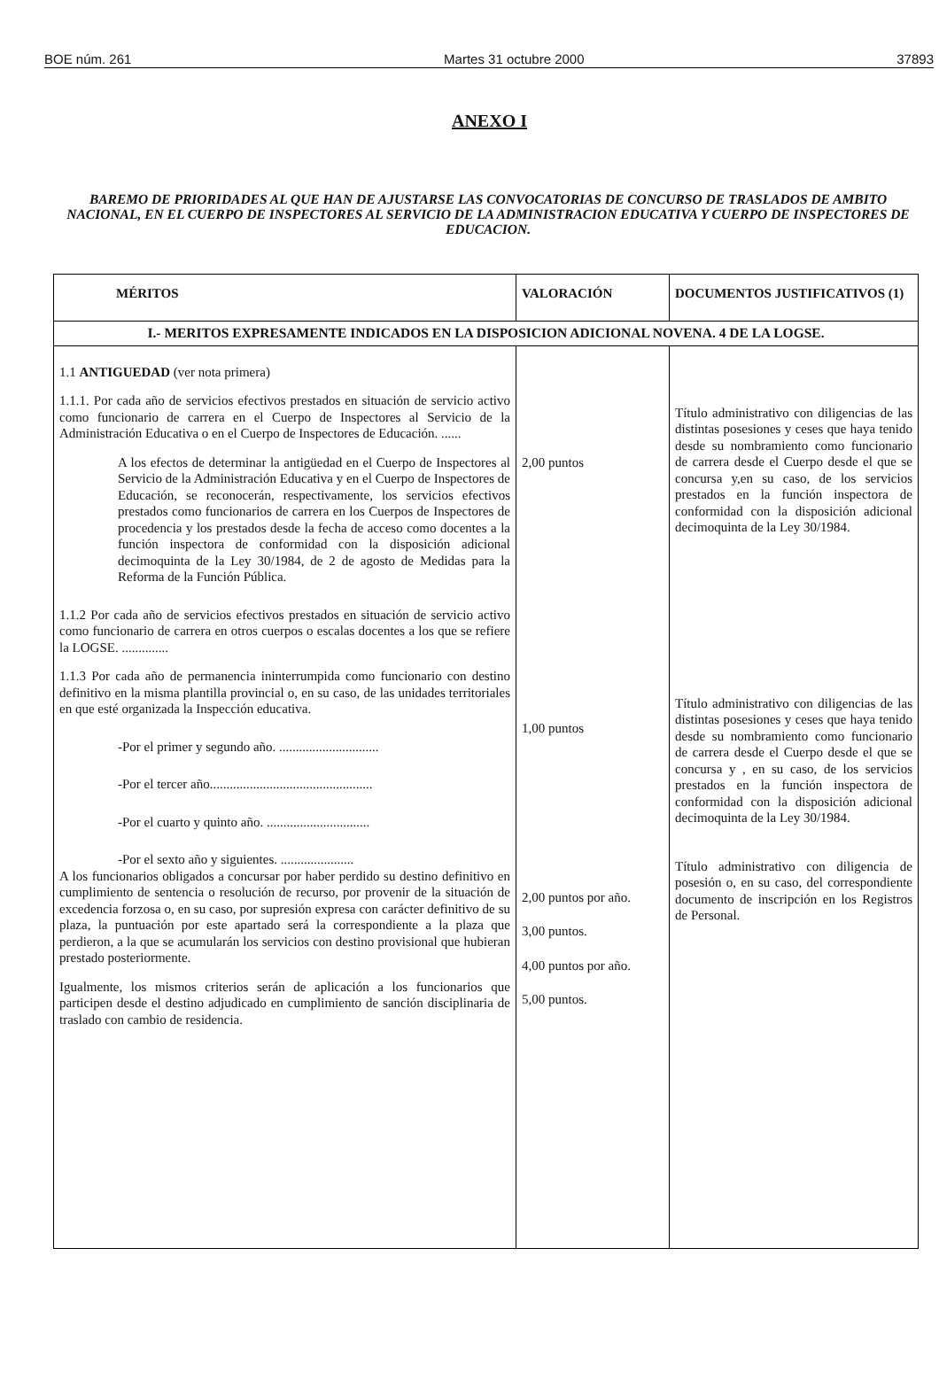BOE núm. 261 Martes 31 octubre 2000 37893
ANEXO I
BAREMO DE PRIORIDADES AL QUE HAN DE AJUSTARSE LAS CONVOCATORIAS DE CONCURSO DE TRASLADOS DE AMBITO NACIONAL, EN EL CUERPO DE INSPECTORES AL SERVICIO DE LA ADMINISTRACION EDUCATIVA Y CUERPO DE INSPECTORES DE EDUCACION.
| MÉRITOS | VALORACIÓN | DOCUMENTOS JUSTIFICATIVOS (1) |
| --- | --- | --- |
| I.- MERITOS EXPRESAMENTE INDICADOS EN LA DISPOSICION ADICIONAL NOVENA. 4 DE LA LOGSE. | | |
| 1.1 ANTIGUEDAD (ver nota primera) 1.1.1. Por cada año de servicios efectivos prestados en situación de servicio activo como funcionario de carrera en el Cuerpo de Inspectores al Servicio de la Administración Educativa o en el Cuerpo de Inspectores de Educación. ...... A los efectos de determinar la antigüedad en el Cuerpo de Inspectores al Servicio de la Administración Educativa y en el Cuerpo de Inspectores de Educación, se reconocerán, respectivamente, los servicios efectivos prestados como funcionarios de carrera en los Cuerpos de Inspectores de procedencia y los prestados desde la fecha de acceso como docentes a la función inspectora de conformidad con la disposición adicional decimoquinta de la Ley 30/1984, de 2 de agosto de Medidas para la Reforma de la Función Pública. 1.1.2 Por cada año de servicios efectivos prestados en situación de servicio activo como funcionario de carrera en otros cuerpos o escalas docentes a los que se refiere la LOGSE. .............. 1.1.3 Por cada año de permanencia ininterrumpida como funcionario con destino definitivo en la misma plantilla provincial o, en su caso, de las unidades territoriales en que esté organizada la Inspección educativa. -Por el primer y segundo año. .............................. -Por el tercer año................................................. -Por el cuarto y quinto año. ............................... -Por el sexto año y siguientes. ...................... A los funcionarios obligados a concursar por haber perdido su destino definitivo en cumplimiento de sentencia o resolución de recurso, por provenir de la situación de excedencia forzosa o, en su caso, por supresión expresa con carácter definitivo de su plaza, la puntuación por este apartado será la correspondiente a la plaza que perdieron, a la que se acumularán los servicios con destino provisional que hubieran prestado posteriormente. Igualmente, los mismos criterios serán de aplicación a los funcionarios que participen desde el destino adjudicado en cumplimiento de sanción disciplinaria de traslado con cambio de residencia. | 2,00 puntos 1,00 puntos 2,00 puntos por año. 3,00 puntos. 4,00 puntos por año. 5,00 puntos. | Título administrativo con diligencias de las distintas posesiones y ceses que haya tenido desde su nombramiento como funcionario de carrera desde el Cuerpo desde el que se concursa y,en su caso, de los servicios prestados en la función inspectora de conformidad con la disposición adicional decimoquinta de la Ley 30/1984. Título administrativo con diligencias de las distintas posesiones y ceses que haya tenido desde su nombramiento como funcionario de carrera desde el Cuerpo desde el que se concursa y , en su caso, de los servicios prestados en la función inspectora de conformidad con la disposición adicional decimoquinta de la Ley 30/1984. Título administrativo con diligencia de posesión o, en su caso, del correspondiente documento de inscripción en los Registros de Personal. |